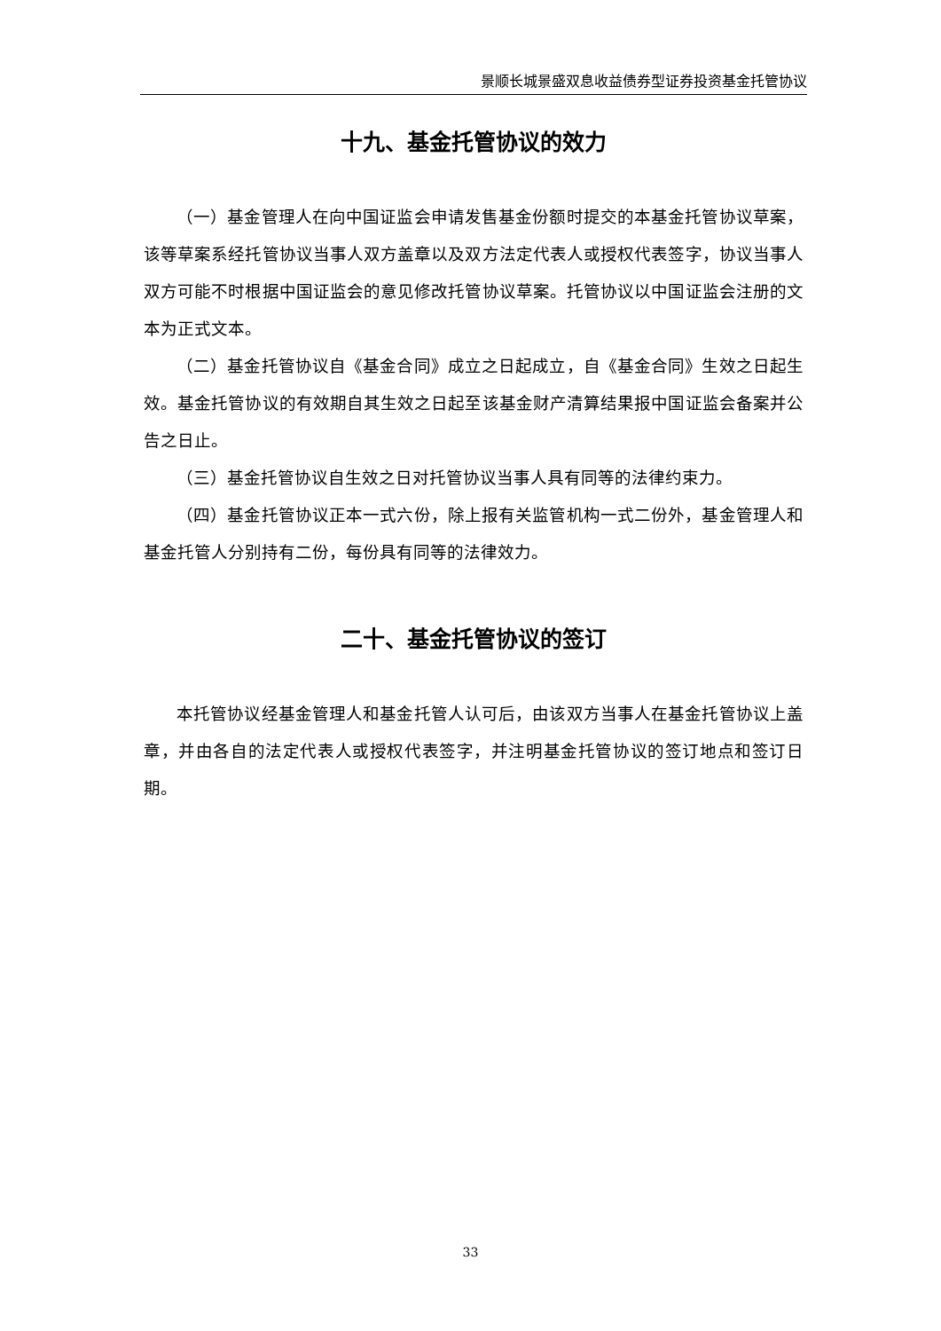景顺长城景盛双息收益债券型证券投资基金托管协议
十九、基金托管协议的效力
（一）基金管理人在向中国证监会申请发售基金份额时提交的本基金托管协议草案，该等草案系经托管协议当事人双方盖章以及双方法定代表人或授权代表签字，协议当事人双方可能不时根据中国证监会的意见修改托管协议草案。托管协议以中国证监会注册的文本为正式文本。
（二）基金托管协议自《基金合同》成立之日起成立，自《基金合同》生效之日起生效。基金托管协议的有效期自其生效之日起至该基金财产清算结果报中国证监会备案并公告之日止。
（三）基金托管协议自生效之日对托管协议当事人具有同等的法律约束力。
（四）基金托管协议正本一式六份，除上报有关监管机构一式二份外，基金管理人和基金托管人分别持有二份，每份具有同等的法律效力。
二十、基金托管协议的签订
本托管协议经基金管理人和基金托管人认可后，由该双方当事人在基金托管协议上盖章，并由各自的法定代表人或授权代表签字，并注明基金托管协议的签订地点和签订日期。
33